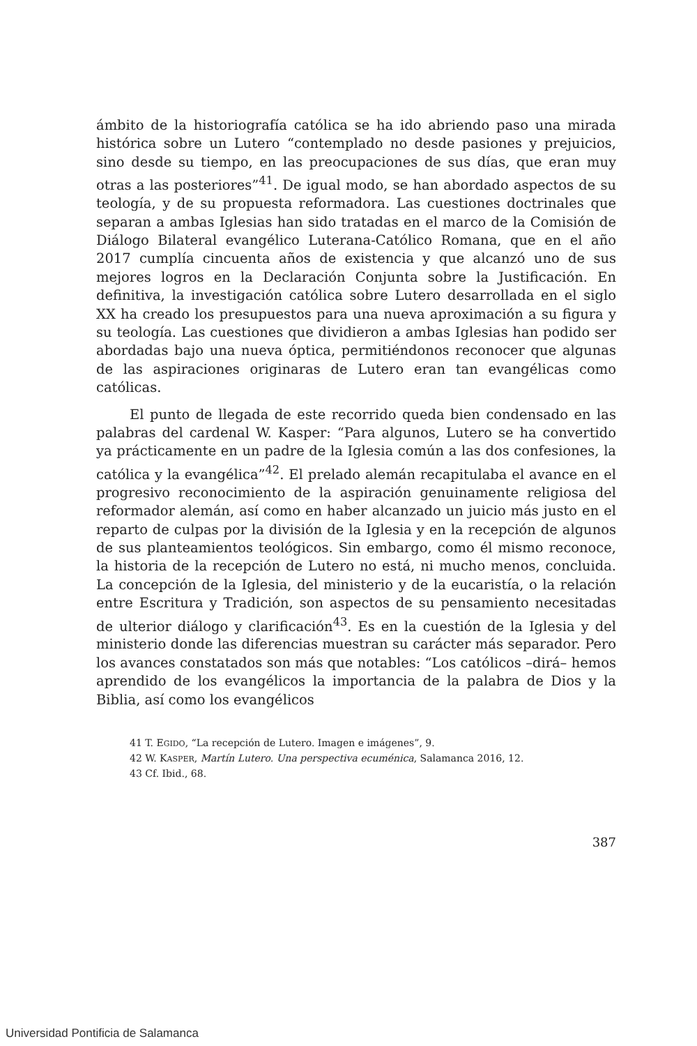ámbito de la historiografía católica se ha ido abriendo paso una mirada histórica sobre un Lutero “contemplado no desde pasiones y prejuicios, sino desde su tiempo, en las preocupaciones de sus días, que eran muy otras a las posteriores”<sup>41</sup>. De igual modo, se han abordado aspectos de su teología, y de su propuesta reformadora. Las cuestiones doctrinales que separan a ambas Iglesias han sido tratadas en el marco de la Comisión de Diálogo Bilateral evangélico Luterana-Católico Romana, que en el año 2017 cumplía cincuenta años de existencia y que alcanzó uno de sus mejores logros en la Declaración Conjunta sobre la Justificación. En definitiva, la investigación católica sobre Lutero desarrollada en el siglo XX ha creado los presupuestos para una nueva aproximación a su figura y su teología. Las cuestiones que dividieron a ambas Iglesias han podido ser abordadas bajo una nueva óptica, permitiéndonos reconocer que algunas de las aspiraciones originaras de Lutero eran tan evangélicas como católicas.
El punto de llegada de este recorrido queda bien condensado en las palabras del cardenal W. Kasper: “Para algunos, Lutero se ha convertido ya prácticamente en un padre de la Iglesia común a las dos confesiones, la católica y la evangélica”<sup>42</sup>. El prelado alemán recapitulaba el avance en el progresivo reconocimiento de la aspiración genuinamente religiosa del reformador alemán, así como en haber alcanzado un juicio más justo en el reparto de culpas por la división de la Iglesia y en la recepción de algunos de sus planteamientos teológicos. Sin embargo, como él mismo reconoce, la historia de la recepción de Lutero no está, ni mucho menos, concluida. La concepción de la Iglesia, del ministerio y de la eucaristía, o la relación entre Escritura y Tradición, son aspectos de su pensamiento necesitadas de ulterior diálogo y clarificación<sup>43</sup>. Es en la cuestión de la Iglesia y del ministerio donde las diferencias muestran su carácter más separador. Pero los avances constatados son más que notables: “Los católicos –dirá– hemos aprendido de los evangélicos la importancia de la palabra de Dios y la Biblia, así como los evangélicos
41 T. EGIDO, “La recepción de Lutero. Imagen e imágenes”, 9.
42 W. KASPER, Martín Lutero. Una perspectiva ecuménica, Salamanca 2016, 12.
43 Cf. Ibid., 68.
387
Universidad Pontificia de Salamanca